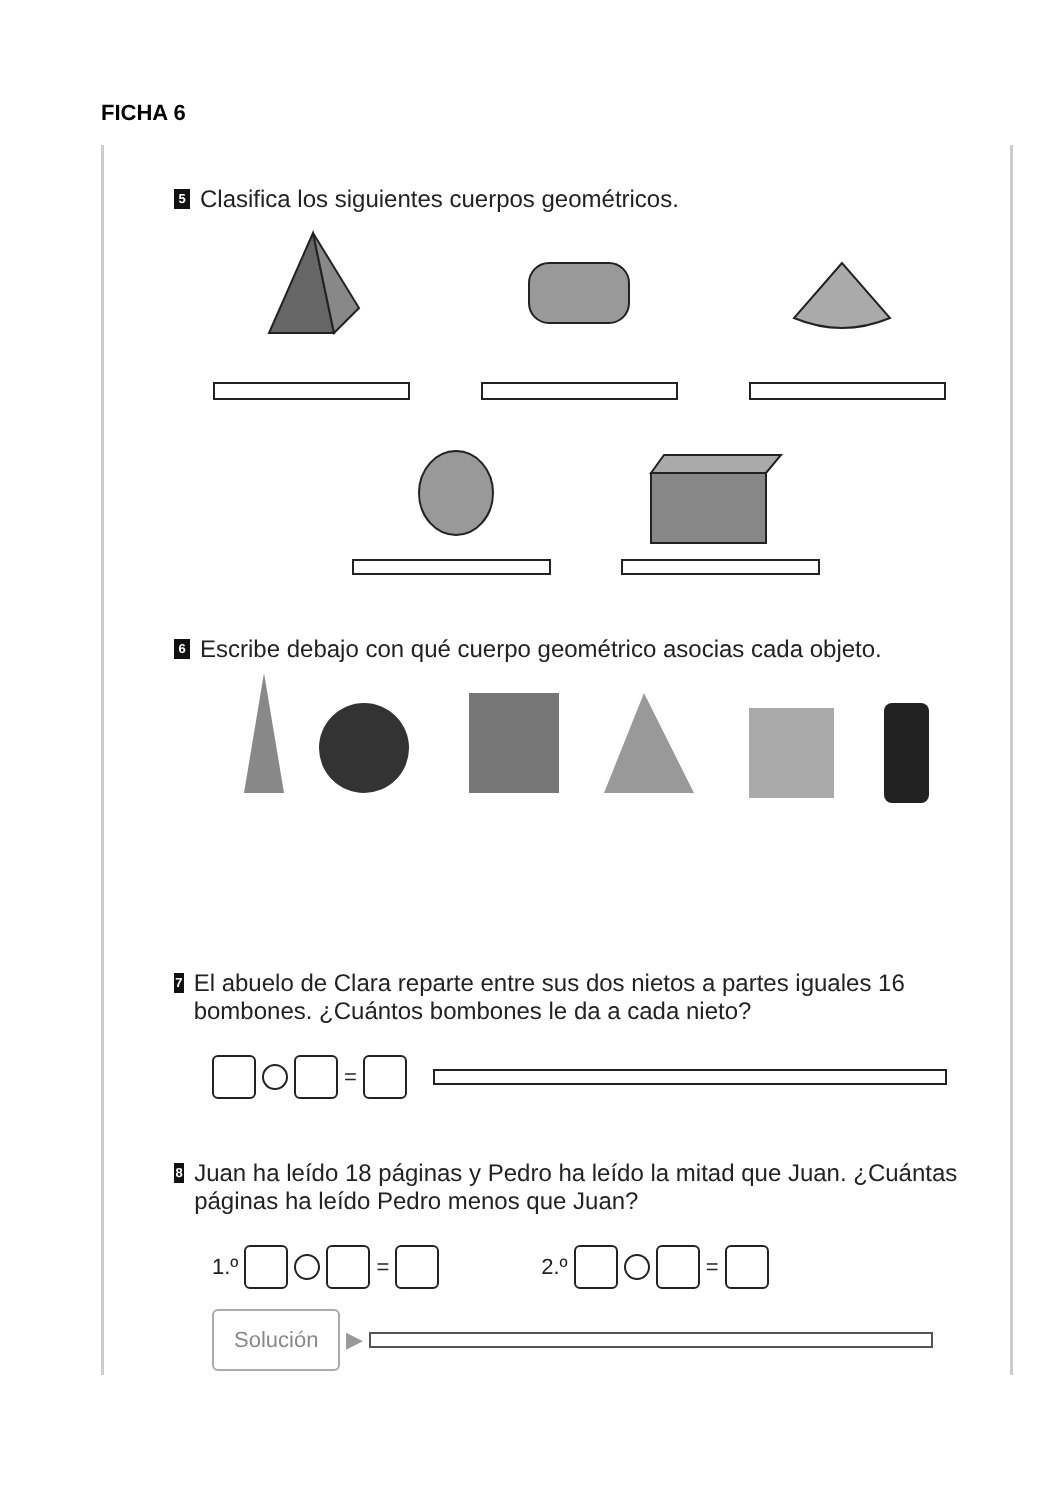FICHA 6
5 Clasifica los siguientes cuerpos geométricos.
6 Escribe debajo con qué cuerpo geométrico asocias cada objeto.
7 El abuelo de Clara reparte entre sus dos nietos a partes iguales 16 bombones. ¿Cuántos bombones le da a cada nieto?
=
8 Juan ha leído 18 páginas y Pedro ha leído la mitad que Juan. ¿Cuántas páginas ha leído Pedro menos que Juan?
1.º = 2.º =
Solución ▶